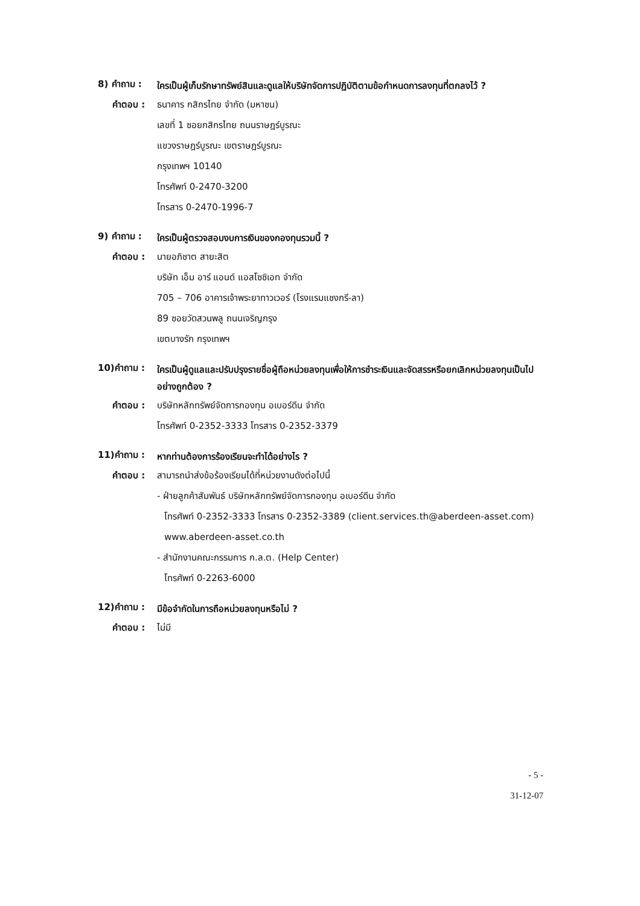8) คำถาม :
ใครเป็นผู้เก็บรักษาทรัพย์สินและดูแลให้บริษัทจัดการปฏิบัติตามข้อกำหนดการลงทุนที่ตกลงไว้ ?
คำตอบ : ธนาคาร กสิกรไทย จำกัด (มหาชน)
เลขที่ 1 ซอยกสิกรไทย ถนนราษฎร์บูรณะ
แขวงราษฎร์บูรณะ เขตราษฎร์บูรณะ
กรุงเทพฯ 10140
โทรศัพท์ 0-2470-3200
โทรสาร 0-2470-1996-7
9) คำถาม :
ใครเป็นผู้ตรวจสอบงบการเงินของกองทุนรวมนี้ ?
คำตอบ : นายอภิชาต สายะสิต
บริษัท เอ็ม อาร์ แอนด์ แอสโซซิเอท จำกัด
705 – 706 อาคารเจ้าพระยาทาวเวอร์ (โรงแรมแชงกรี-ลา)
89 ซอยวัดสวนพลู ถนนเจริญกรุง
เขตบางรัก กรุงเทพฯ
10)คำถาม :
ใครเป็นผู้ดูแลและปรับปรุงรายชื่อผู้ถือหน่วยลงทุนเพื่อให้การชำระเงินและจัดสรรหรือยกเลิกหน่วยลงทุนเป็นไปอย่างถูกต้อง ?
คำตอบ : บริษัทหลักทรัพย์จัดการกองทุน อเบอร์ดีน จำกัด
โทรศัพท์ 0-2352-3333 โทรสาร 0-2352-3379
11)คำถาม :
หากท่านต้องการร้องเรียนจะทำได้อย่างไร ?
คำตอบ : สามารถนำส่งข้อร้องเรียนได้ที่หน่วยงานดังต่อไปนี้
- ฝ่ายลูกค้าสัมพันธ์ บริษัทหลักทรัพย์จัดการกองทุน อเบอร์ดีน จำกัด
โทรศัพท์ 0-2352-3333 โทรสาร 0-2352-3389 (client.services.th@aberdeen-asset.com)
www.aberdeen-asset.co.th
- สำนักงานคณะกรรมการ ก.ล.ต. (Help Center)
โทรศัพท์ 0-2263-6000
12)คำถาม :
มีข้อจำกัดในการถือหน่วยลงทุนหรือไม่ ?
คำตอบ : ไม่มี
- 5 -
31-12-07